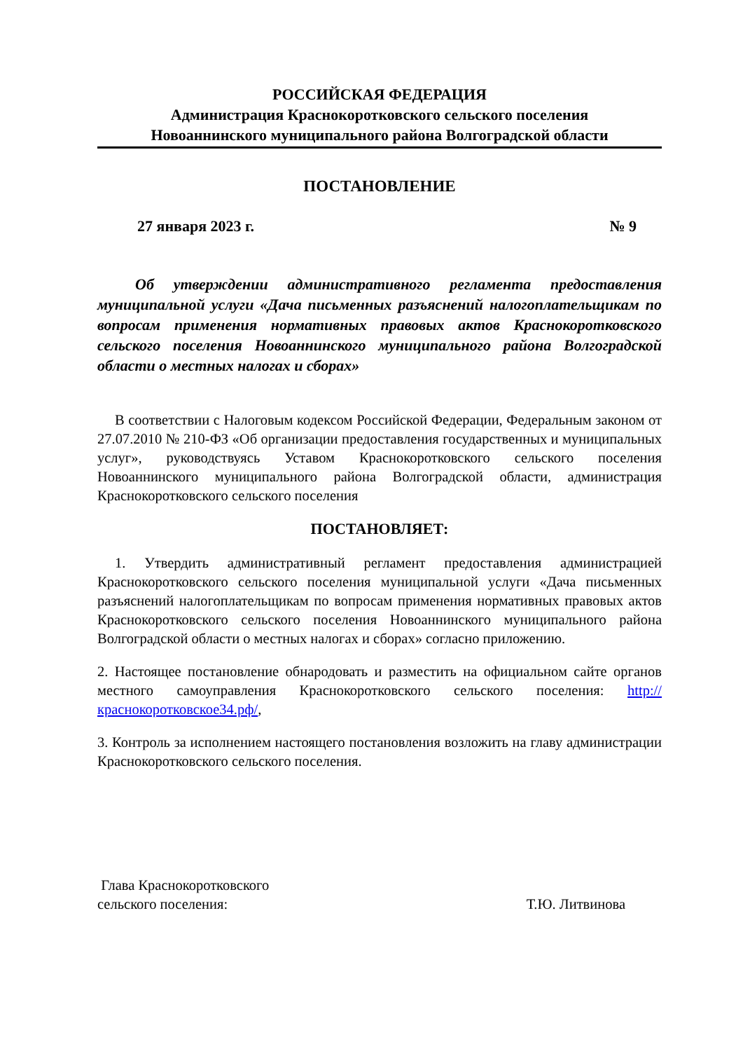РОССИЙСКАЯ ФЕДЕРАЦИЯ
Администрация Краснокоротковского сельского поселения
Новоаннинского муниципального района Волгоградской области
ПОСТАНОВЛЕНИЕ
27 января 2023 г. № 9
Об утверждении административного регламента предоставления муниципальной услуги «Дача письменных разъяснений налогоплательщикам по вопросам применения нормативных правовых актов Краснокоротковского сельского поселения Новоаннинского муниципального района Волгоградской области о местных налогах и сборах»
В соответствии с Налоговым кодексом Российской Федерации, Федеральным законом от 27.07.2010 № 210-ФЗ «Об организации предоставления государственных и муниципальных услуг», руководствуясь Уставом Краснокоротковского сельского поселения Новоаннинского муниципального района Волгоградской области, администрация Краснокоротковского сельского поселения
ПОСТАНОВЛЯЕТ:
1. Утвердить административный регламент предоставления администрацией Краснокоротковского сельского поселения муниципальной услуги «Дача письменных разъяснений налогоплательщикам по вопросам применения нормативных правовых актов Краснокоротковского сельского поселения Новоаннинского муниципального района Волгоградской области о местных налогах и сборах» согласно приложению.
2. Настоящее постановление обнародовать и разместить на официальном сайте органов местного самоуправления Краснокоротковского сельского поселения: http://краснокоротковское34.рф/,
3. Контроль за исполнением настоящего постановления возложить на главу администрации Краснокоротковского сельского поселения.
Глава Краснокоротковского
сельского поселения:
Т.Ю. Литвинова